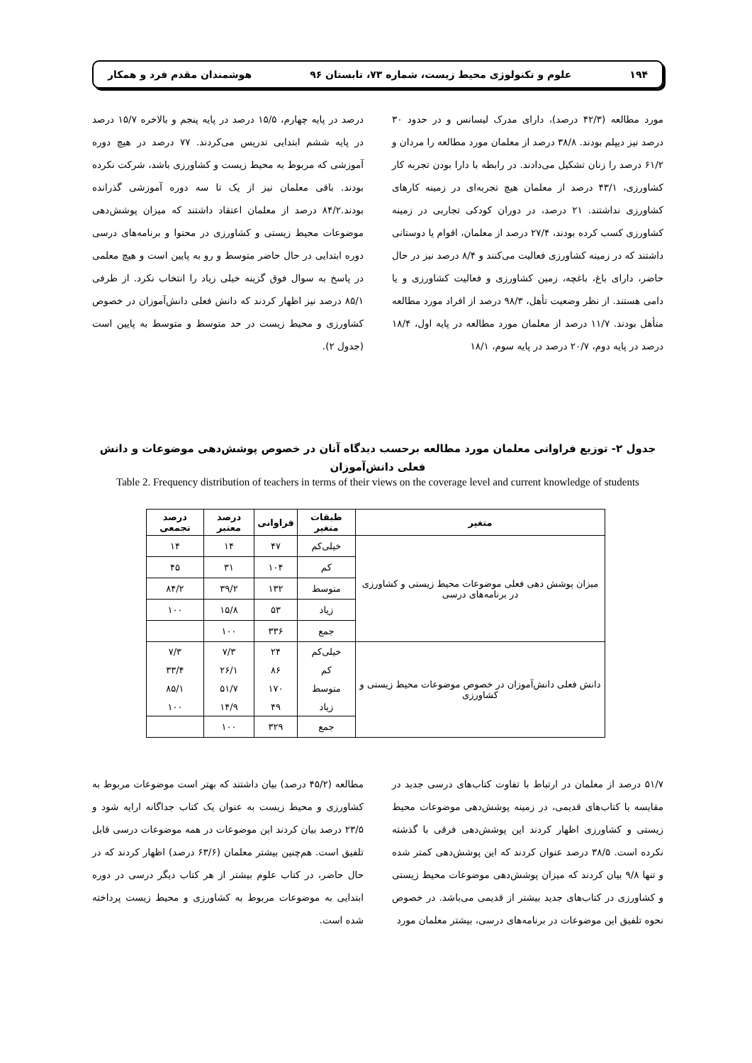۱۹۴ علوم و تکنولوژی محیط زیست، شماره ۷۳، تابستان ۹۶ هوشمندان مقدم فرد و همکار
مورد مطالعه (۴۲/۳ درصد)، دارای مدرک لیسانس و در حدود ۳۰ درصد نیز دیپلم بودند. ۳۸/۸ درصد از معلمان مورد مطالعه را مردان و ۶۱/۲ درصد را زنان تشکیل می‌دادند. در رابطه با دارا بودن تجربه کار کشاورزی، ۴۳/۱ درصد از معلمان هیچ تجربه‌ای در زمینه کارهای کشاورزی نداشتند. ۲۱ درصد، در دوران کودکی تجاربی در زمینه کشاورزی کسب کرده بودند، ۲۷/۴ درصد از معلمان، اقوام یا دوستانی داشتند که در زمینه کشاورزی فعالیت می‌کنند و ۸/۴ درصد نیز در حال حاضر، دارای باغ، باغچه، زمین کشاورزی و فعالیت کشاورزی و یا دامی هستند. از نظر وضعیت تأهل، ۹۸/۳ درصد از افراد مورد مطالعه متأهل بودند. ۱۱/۷ درصد از معلمان مورد مطالعه در پایه اول، ۱۸/۴ درصد در پایه دوم، ۲۰/۷ درصد در پایه سوم، ۱۸/۱
درصد در پایه چهارم، ۱۵/۵ درصد در پایه پنجم و بالاخره ۱۵/۷ درصد در پایه ششم ابتدایی تدریس می‌کردند. ۷۷ درصد در هیچ دوره آموزشی که مربوط به محیط زیست و کشاورزی باشد، شرکت نکرده بودند. باقی معلمان نیز از یک تا سه دوره آموزشی گذرانده بودند.۸۴/۲ درصد از معلمان اعتقاد داشتند که میزان پوشش‌دهی موضوعات محیط زیستی و کشاورزی در محتوا و برنامه‌های درسی دوره ابتدایی در حال حاضر متوسط و رو به پایین است و هیچ معلمی در پاسخ به سوال فوق گزینه خیلی زیاد را انتخاب نکرد. از طرفی ۸۵/۱ درصد نیز اظهار کردند که دانش فعلی دانش‌آموزان در خصوص کشاورزی و محیط زیست در حد متوسط و متوسط به پایین است (جدول ۲).
جدول ۲- توزیع فراوانی معلمان مورد مطالعه برحسب دیدگاه آنان در خصوص پوشش‌دهی موضوعات و دانش فعلی دانش‌آموزان
Table 2. Frequency distribution of teachers in terms of their views on the coverage level and current knowledge of students
| متغیر | طبقات متغیر | فراوانی | درصد معتبر | درصد تجمعی |
| --- | --- | --- | --- | --- |
| میزان پوشش دهی فعلی موضوعات محیط زیستی و کشاورزی در برنامه‌های درسی | خیلی‌کم | ۴۷ | ۱۴ | ۱۴ |
| | کم | ۱۰۴ | ۳۱ | ۴۵ |
| | متوسط | ۱۳۲ | ۳۹/۲ | ۸۴/۲ |
| | زیاد | ۵۳ | ۱۵/۸ | ۱۰۰ |
| | جمع | ۳۳۶ | ۱۰۰ | |
| دانش فعلی دانش‌آموزان در خصوص موضوعات محیط زیستی و کشاورزی | خیلی‌کم | ۲۴ | ۷/۳ | ۷/۳ |
| | کم | ۸۶ | ۲۶/۱ | ۳۳/۴ |
| | متوسط | ۱۷۰ | ۵۱/۷ | ۸۵/۱ |
| | زیاد | ۴۹ | ۱۴/۹ | ۱۰۰ |
| | جمع | ۳۲۹ | ۱۰۰ | |
۵۱/۷ درصد از معلمان در ارتباط با تفاوت کتاب‌های درسی جدید در مقایسه با کتاب‌های قدیمی، در زمینه پوشش‌دهی موضوعات محیط زیستی و کشاورزی اظهار کردند این پوشش‌دهی فرقی با گذشته نکرده است. ۳۸/۵ درصد عنوان کردند که این پوشش‌دهی کمتر شده و تنها ۹/۸ بیان کردند که میزان پوشش‌دهی موضوعات محیط زیستی و کشاورزی در کتاب‌های جدید بیشتر از قدیمی می‌باشد. در خصوص نحوه تلفیق این موضوعات در برنامه‌های درسی، بیشتر معلمان مورد
مطالعه (۴۵/۲ درصد) بیان داشتند که بهتر است موضوعات مربوط به کشاورزی و محیط زیست به عنوان یک کتاب جداگانه ارایه شود و ۲۳/۵ درصد بیان کردند این موضوعات در همه موضوعات درسی قابل تلفیق است. هم‌چنین بیشتر معلمان (۶۳/۶ درصد) اظهار کردند که در حال حاضر، در کتاب علوم بیشتر از هر کتاب دیگر درسی در دوره ابتدایی به موضوعات مربوط به کشاورزی و محیط زیست پرداخته شده است.